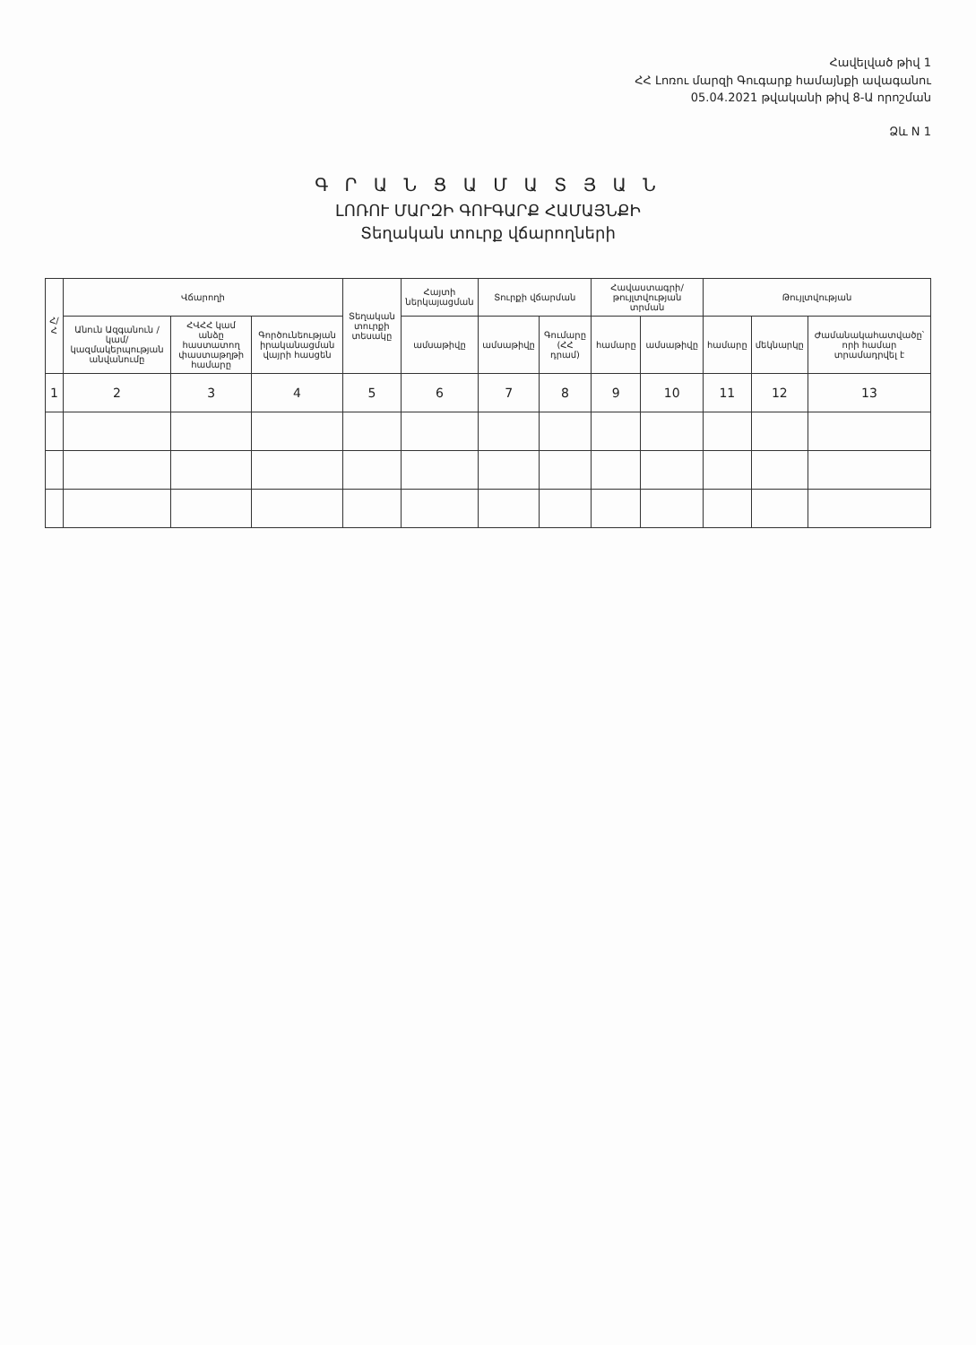Հավելված թիվ 1
ՀՀ Լոռու մարզի Գուգարք համայնքի ավագանու
05.04.2021 թվականի թիվ 8-Ա որոշման
Ձև N 1
Գ Ր Ա Ն Ց Ա Մ Ա Տ Յ Ա Ն
ԼՈՌՈՒ ՄԱՐԶԻ ԳՈՒԳԱՐՔ ՀԱՄԱՅՆՔԻ
Տեղական տուրք վճարողների
| Հ/Հ | Վճարողի | | | Տեղական տուրքի տեսակը | Հայտի ներկայացման | Տուրքի վճարման | | Հավաստագրի/թույլտվության տրման | | Թույլտվության | | |
| --- | --- | --- | --- | --- | --- | --- | --- | --- | --- | --- | --- | --- |
| | Անուն Ազգանուն /կամ/ կազմակերպության անվանումը | ՀՎՀՀ կամ անձը հաստատող փաստաթղթի համարը | Գործունեության իրականացման վայրի հասցեն | | ամսաթիվը | ամսաթիվը | Գումարը (ՀՀ դրամ) | համարը | ամսաթիվը | համարը | մեկնարկը | Ժամանակահատվածը՝ որի համար տրամադրվել է |
| 1 | 2 | 3 | 4 | 5 | 6 | 7 | 8 | 9 | 10 | 11 | 12 | 13 |